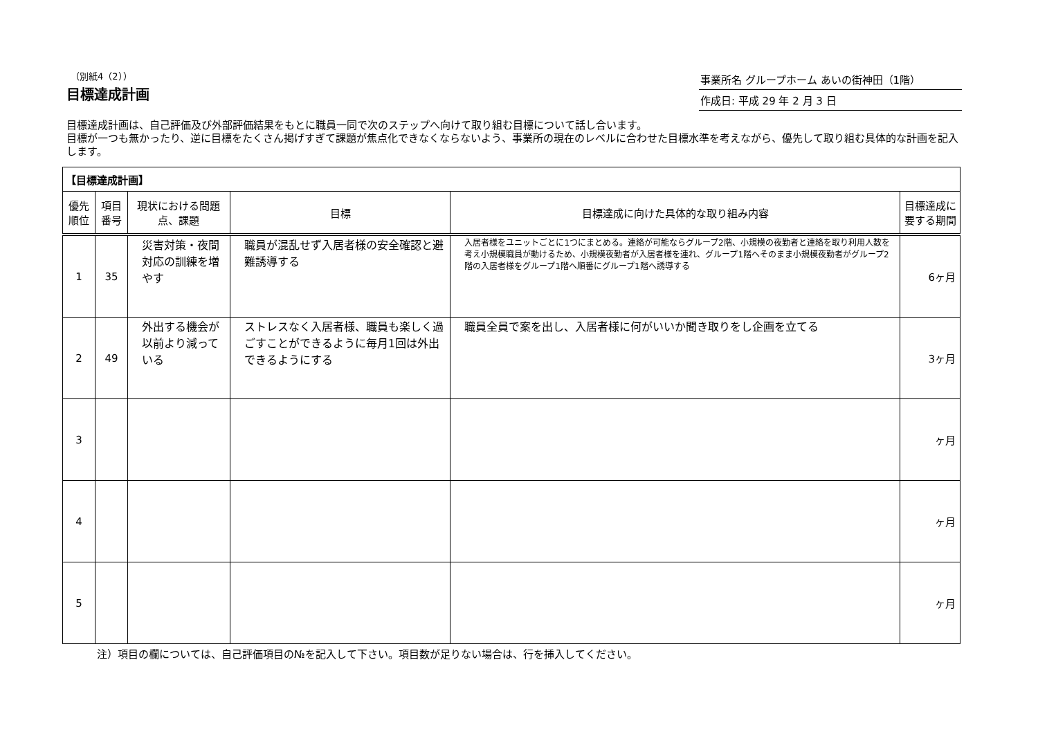（別紙4（2））
目標達成計画
事業所名 グループホーム あいの街神田（1階）
作成日: 平成 29 年 2 月 3 日
目標達成計画は、自己評価及び外部評価結果をもとに職員一同で次のステップへ向けて取り組む目標について話し合います。
目標が一つも無かったり、逆に目標をたくさん掲げすぎて課題が焦点化できなくならないよう、事業所の現在のレベルに合わせた目標水準を考えながら、優先して取り組む具体的な計画を記入します。
| 【目標達成計画】 | | | | | |
| 優先順位 | 項目番号 | 現状における問題点、課題 | 目標 | 目標達成に向けた具体的な取り組み内容 | 目標達成に要する期間 |
| 1 | 35 | 災害対策・夜間対応の訓練を増やす | 職員が混乱せず入居者様の安全確認と避難誘導する | 入居者様をユニットごとに1つにまとめる。連絡が可能ならグループ2階、小規模の夜勤者と連絡を取り利用人数を考え小規模職員が動けるため、小規模夜勤者が入居者様を連れ、グループ1階へそのまま小規模夜勤者がグループ2階の入居者様をグループ1階へ順番にグループ1階へ誘導する | 6ヶ月 |
| 2 | 49 | 外出する機会が以前より減っている | ストレスなく入居者様、職員も楽しく過ごすことができるように毎月1回は外出できるようにする | 職員全員で案を出し、入居者様に何がいいか聞き取りをし企画を立てる | 3ヶ月 |
| 3 | | | | | ヶ月 |
| 4 | | | | | ヶ月 |
| 5 | | | | | ヶ月 |
注）項目の欄については、自己評価項目の№を記入して下さい。項目数が足りない場合は、行を挿入してください。